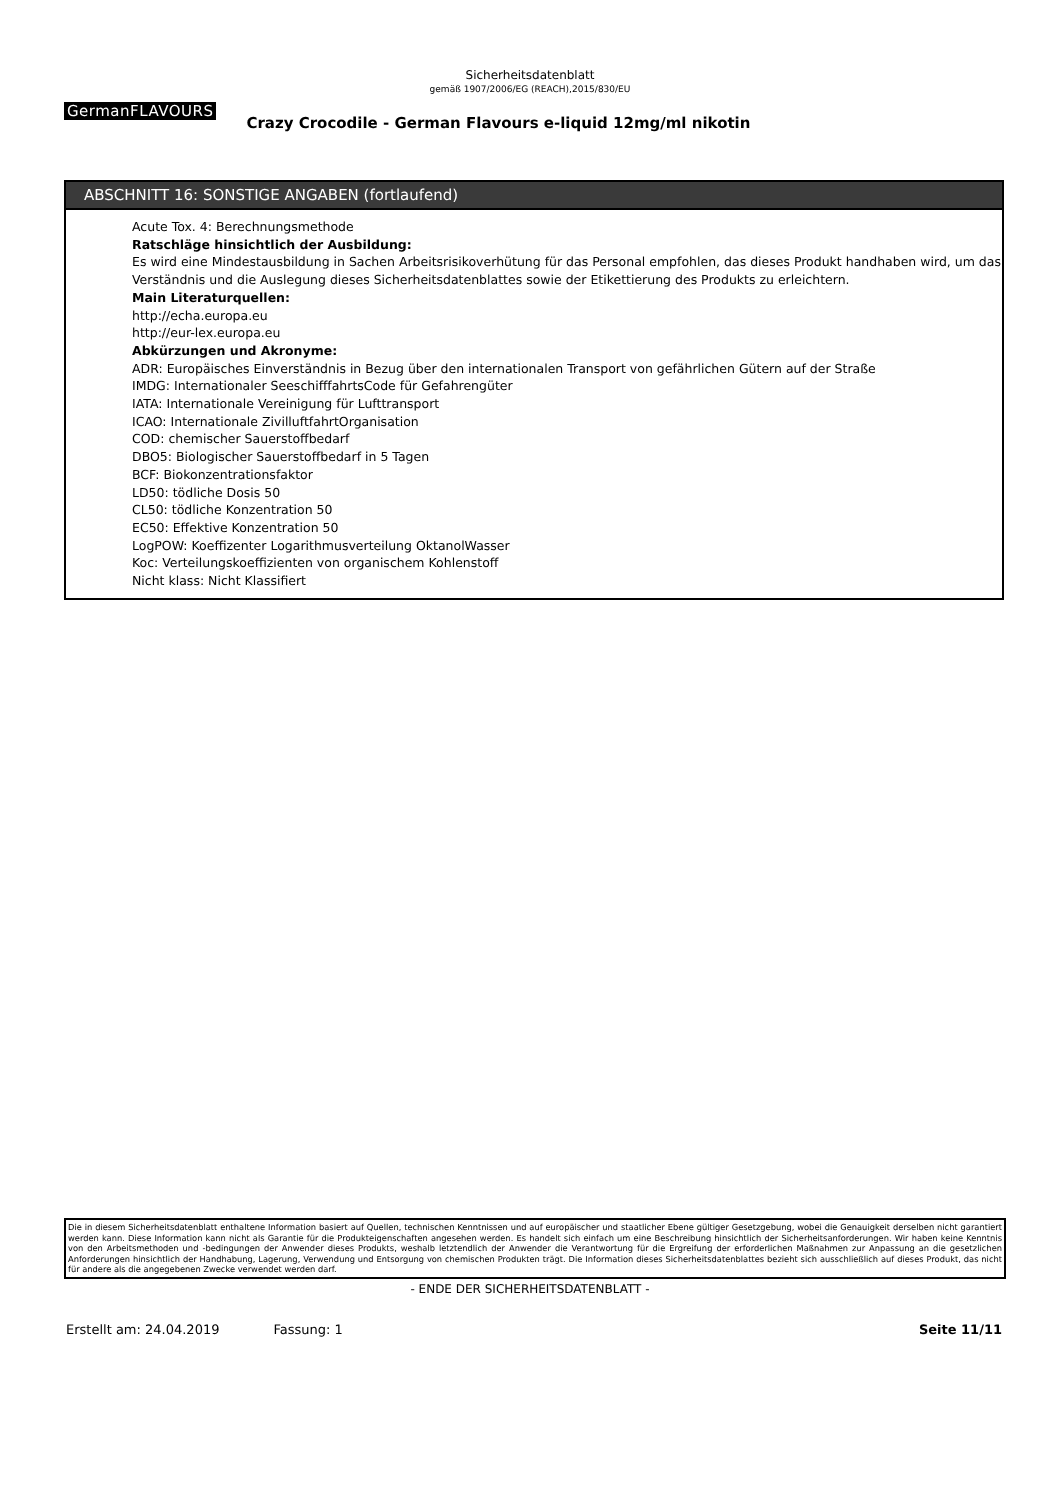Sicherheitsdatenblatt
gemäß 1907/2006/EG (REACH),2015/830/EU
GermanFLAVOURS Crazy Crocodile - German Flavours e-liquid 12mg/ml nikotin
ABSCHNITT 16: SONSTIGE ANGABEN (fortlaufend)
Acute Tox. 4: Berechnungsmethode
Ratschläge hinsichtlich der Ausbildung:
Es wird eine Mindestausbildung in Sachen Arbeitsrisikoverhütung für das Personal empfohlen, das dieses Produkt handhaben wird, um das Verständnis und die Auslegung dieses Sicherheitsdatenblattes sowie der Etikettierung des Produkts zu erleichtern.
Main Literaturquellen:
http://echa.europa.eu
http://eur-lex.europa.eu
Abkürzungen und Akronyme:
ADR: Europäisches Einverständnis in Bezug über den internationalen Transport von gefährlichen Gütern auf der Straße
IMDG: Internationaler SeeschifffahrtsCode für Gefahrengüter
IATA: Internationale Vereinigung für Lufttransport
ICAO: Internationale ZivilluftfahrtOrganisation
COD: chemischer Sauerstoffbedarf
DBO5: Biologischer Sauerstoffbedarf in 5 Tagen
BCF: Biokonzentrationsfaktor
LD50: tödliche Dosis 50
CL50: tödliche Konzentration 50
EC50: Effektive Konzentration 50
LogPOW: Koeffizenter Logarithmusverteilung OktanolWasser
Koc: Verteilungskoeffizienten von organischem Kohlenstoff
Nicht klass: Nicht Klassifiert
Die in diesem Sicherheitsdatenblatt enthaltene Information basiert auf Quellen, technischen Kenntnissen und auf europäischer und staatlicher Ebene gültiger Gesetzgebung, wobei die Genauigkeit derselben nicht garantiert werden kann. Diese Information kann nicht als Garantie für die Produkteigenschaften angesehen werden. Es handelt sich einfach um eine Beschreibung hinsichtlich der Sicherheitsanforderungen. Wir haben keine Kenntnis von den Arbeitsmethoden und -bedingungen der Anwender dieses Produkts, weshalb letztendlich der Anwender die Verantwortung für die Ergreifung der erforderlichen Maßnahmen zur Anpassung an die gesetzlichen Anforderungen hinsichtlich der Handhabung, Lagerung, Verwendung und Entsorgung von chemischen Produkten trägt. Die Information dieses Sicherheitsdatenblattes bezieht sich ausschließlich auf dieses Produkt, das nicht für andere als die angegebenen Zwecke verwendet werden darf.
- ENDE DER SICHERHEITSDATENBLATT -
Erstellt am: 24.04.2019 Fassung: 1 Seite 11/11